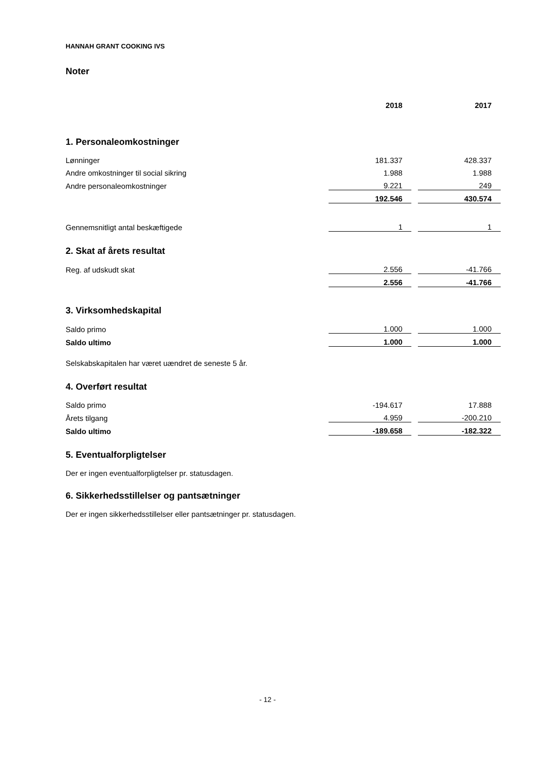HANNAH GRANT COOKING IVS
Noter
| | 2018 | | 2017 |
| 1. Personaleomkostninger | | | |
| Lønninger | 181.337 | | 428.337 |
| Andre omkostninger til social sikring | 1.988 | | 1.988 |
| Andre personaleomkostninger | 9.221 | | 249 |
| | 192.546 | | 430.574 |
| Gennemsnitligt antal beskæftigede | 1 | | 1 |
| 2. Skat af årets resultat | | | |
| Reg. af udskudt skat | 2.556 | | -41.766 |
| | 2.556 | | -41.766 |
| 3. Virksomhedskapital | | | |
| Saldo primo | 1.000 | | 1.000 |
| Saldo ultimo | 1.000 | | 1.000 |
| Selskabskapitalen har været uændret de seneste 5 år. | | | |
| 4. Overført resultat | | | |
| Saldo primo | -194.617 | | 17.888 |
| Årets tilgang | 4.959 | | -200.210 |
| Saldo ultimo | -189.658 | | -182.322 |
| 5. Eventualforpligtelser | | | |
| Der er ingen eventualforpligtelser pr. statusdagen. | | | |
| 6. Sikkerhedsstillelser og pantsætninger | | | |
| Der er ingen sikkerhedsstillelser eller pantsætninger pr. statusdagen. | | | |
- 12 -